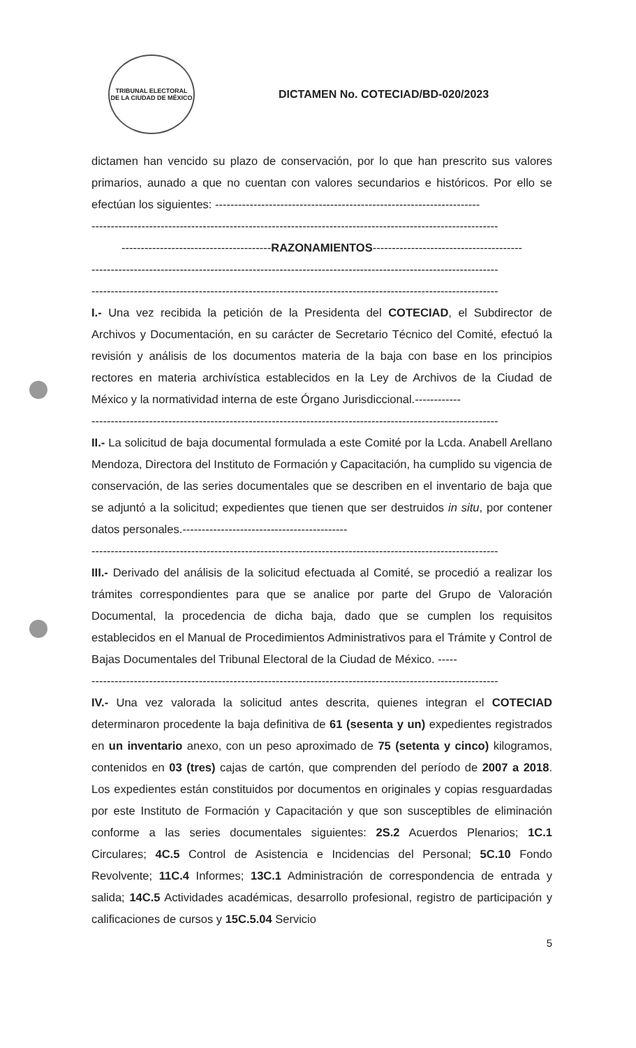TRIBUNAL ELECTORAL
DE LA CIUDAD DE MÉXICO
DICTAMEN No. COTECIAD/BD-020/2023
dictamen han vencido su plazo de conservación, por lo que han prescrito sus valores primarios, aunado a que no cuentan con valores secundarios e históricos. Por ello se efectúan los siguientes: ---------------------------------------------------------------------
----------------------------------------------------------------------------------------------------------
---------------------------------------RAZONAMIENTOS---------------------------------------
----------------------------------------------------------------------------------------------------------
----------------------------------------------------------------------------------------------------------
I.- Una vez recibida la petición de la Presidenta del COTECIAD, el Subdirector de Archivos y Documentación, en su carácter de Secretario Técnico del Comité, efectuó la revisión y análisis de los documentos materia de la baja con base en los principios rectores en materia archivística establecidos en la Ley de Archivos de la Ciudad de México y la normatividad interna de este Órgano Jurisdiccional.------------
----------------------------------------------------------------------------------------------------------
II.- La solicitud de baja documental formulada a este Comité por la Lcda. Anabell Arellano Mendoza, Directora del Instituto de Formación y Capacitación, ha cumplido su vigencia de conservación, de las series documentales que se describen en el inventario de baja que se adjuntó a la solicitud; expedientes que tienen que ser destruidos in situ, por contener datos personales.-------------------------------------------
----------------------------------------------------------------------------------------------------------
III.- Derivado del análisis de la solicitud efectuada al Comité, se procedió a realizar los trámites correspondientes para que se analice por parte del Grupo de Valoración Documental, la procedencia de dicha baja, dado que se cumplen los requisitos establecidos en el Manual de Procedimientos Administrativos para el Trámite y Control de Bajas Documentales del Tribunal Electoral de la Ciudad de México. -----
----------------------------------------------------------------------------------------------------------
IV.- Una vez valorada la solicitud antes descrita, quienes integran el COTECIAD determinaron procedente la baja definitiva de 61 (sesenta y un) expedientes registrados en un inventario anexo, con un peso aproximado de 75 (setenta y cinco) kilogramos, contenidos en 03 (tres) cajas de cartón, que comprenden del período de 2007 a 2018. Los expedientes están constituidos por documentos en originales y copias resguardadas por este Instituto de Formación y Capacitación y que son susceptibles de eliminación conforme a las series documentales siguientes: 2S.2 Acuerdos Plenarios; 1C.1 Circulares; 4C.5 Control de Asistencia e Incidencias del Personal; 5C.10 Fondo Revolvente; 11C.4 Informes; 13C.1 Administración de correspondencia de entrada y salida; 14C.5 Actividades académicas, desarrollo profesional, registro de participación y calificaciones de cursos y 15C.5.04 Servicio
5